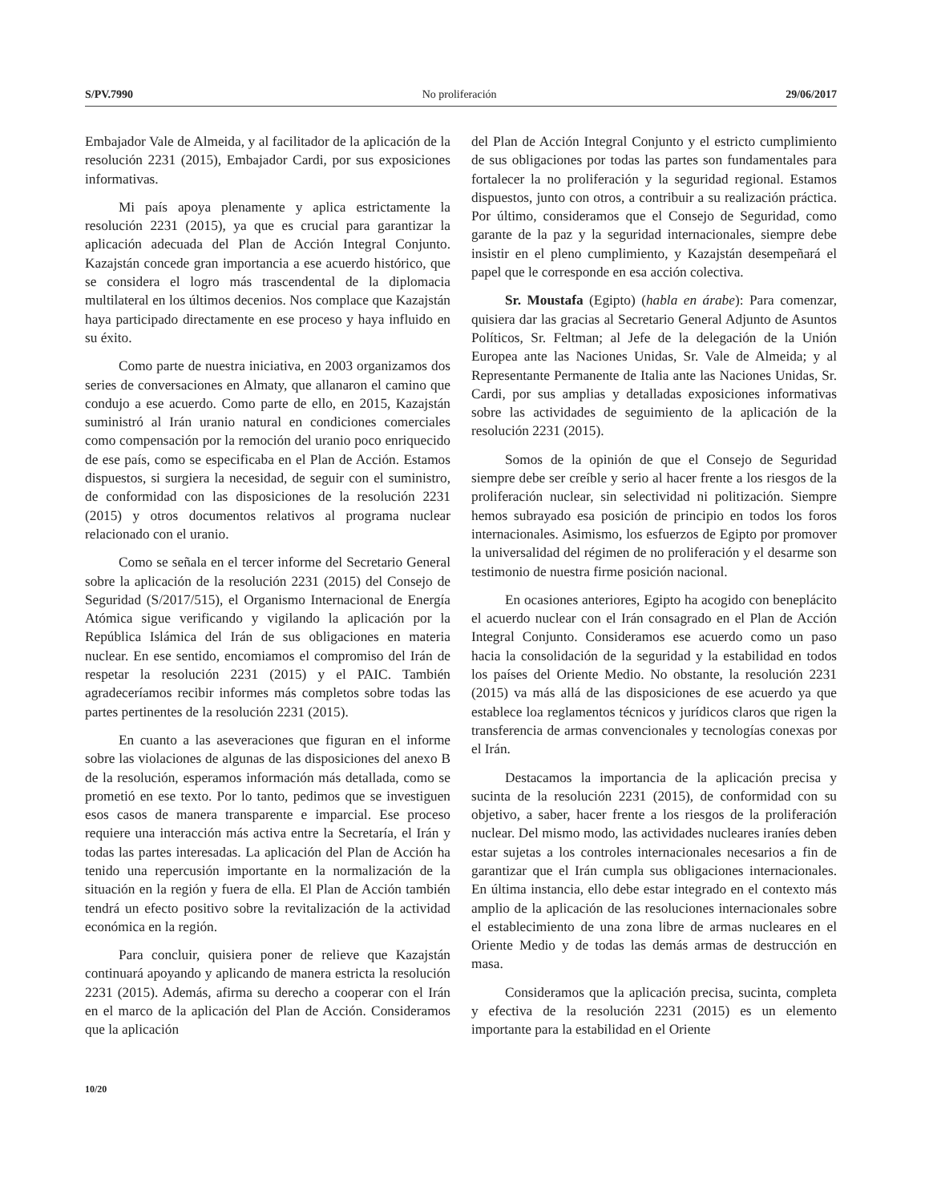S/PV.7990 No proliferación 29/06/2017
Embajador Vale de Almeida, y al facilitador de la aplicación de la resolución 2231 (2015), Embajador Cardi, por sus exposiciones informativas.
Mi país apoya plenamente y aplica estrictamente la resolución 2231 (2015), ya que es crucial para garantizar la aplicación adecuada del Plan de Acción Integral Conjunto. Kazajstán concede gran importancia a ese acuerdo histórico, que se considera el logro más trascendental de la diplomacia multilateral en los últimos decenios. Nos complace que Kazajstán haya participado directamente en ese proceso y haya influido en su éxito.
Como parte de nuestra iniciativa, en 2003 organizamos dos series de conversaciones en Almaty, que allanaron el camino que condujo a ese acuerdo. Como parte de ello, en 2015, Kazajstán suministró al Irán uranio natural en condiciones comerciales como compensación por la remoción del uranio poco enriquecido de ese país, como se especificaba en el Plan de Acción. Estamos dispuestos, si surgiera la necesidad, de seguir con el suministro, de conformidad con las disposiciones de la resolución 2231 (2015) y otros documentos relativos al programa nuclear relacionado con el uranio.
Como se señala en el tercer informe del Secretario General sobre la aplicación de la resolución 2231 (2015) del Consejo de Seguridad (S/2017/515), el Organismo Internacional de Energía Atómica sigue verificando y vigilando la aplicación por la República Islámica del Irán de sus obligaciones en materia nuclear. En ese sentido, encomiamos el compromiso del Irán de respetar la resolución 2231 (2015) y el PAIC. También agradeceríamos recibir informes más completos sobre todas las partes pertinentes de la resolución 2231 (2015).
En cuanto a las aseveraciones que figuran en el informe sobre las violaciones de algunas de las disposiciones del anexo B de la resolución, esperamos información más detallada, como se prometió en ese texto. Por lo tanto, pedimos que se investiguen esos casos de manera transparente e imparcial. Ese proceso requiere una interacción más activa entre la Secretaría, el Irán y todas las partes interesadas. La aplicación del Plan de Acción ha tenido una repercusión importante en la normalización de la situación en la región y fuera de ella. El Plan de Acción también tendrá un efecto positivo sobre la revitalización de la actividad económica en la región.
Para concluir, quisiera poner de relieve que Kazajstán continuará apoyando y aplicando de manera estricta la resolución 2231 (2015). Además, afirma su derecho a cooperar con el Irán en el marco de la aplicación del Plan de Acción. Consideramos que la aplicación
del Plan de Acción Integral Conjunto y el estricto cumplimiento de sus obligaciones por todas las partes son fundamentales para fortalecer la no proliferación y la seguridad regional. Estamos dispuestos, junto con otros, a contribuir a su realización práctica. Por último, consideramos que el Consejo de Seguridad, como garante de la paz y la seguridad internacionales, siempre debe insistir en el pleno cumplimiento, y Kazajstán desempeñará el papel que le corresponde en esa acción colectiva.
Sr. Moustafa (Egipto) (habla en árabe): Para comenzar, quisiera dar las gracias al Secretario General Adjunto de Asuntos Políticos, Sr. Feltman; al Jefe de la delegación de la Unión Europea ante las Naciones Unidas, Sr. Vale de Almeida; y al Representante Permanente de Italia ante las Naciones Unidas, Sr. Cardi, por sus amplias y detalladas exposiciones informativas sobre las actividades de seguimiento de la aplicación de la resolución 2231 (2015).
Somos de la opinión de que el Consejo de Seguridad siempre debe ser creíble y serio al hacer frente a los riesgos de la proliferación nuclear, sin selectividad ni politización. Siempre hemos subrayado esa posición de principio en todos los foros internacionales. Asimismo, los esfuerzos de Egipto por promover la universalidad del régimen de no proliferación y el desarme son testimonio de nuestra firme posición nacional.
En ocasiones anteriores, Egipto ha acogido con beneplácito el acuerdo nuclear con el Irán consagrado en el Plan de Acción Integral Conjunto. Consideramos ese acuerdo como un paso hacia la consolidación de la seguridad y la estabilidad en todos los países del Oriente Medio. No obstante, la resolución 2231 (2015) va más allá de las disposiciones de ese acuerdo ya que establece loa reglamentos técnicos y jurídicos claros que rigen la transferencia de armas convencionales y tecnologías conexas por el Irán.
Destacamos la importancia de la aplicación precisa y sucinta de la resolución 2231 (2015), de conformidad con su objetivo, a saber, hacer frente a los riesgos de la proliferación nuclear. Del mismo modo, las actividades nucleares iraníes deben estar sujetas a los controles internacionales necesarios a fin de garantizar que el Irán cumpla sus obligaciones internacionales. En última instancia, ello debe estar integrado en el contexto más amplio de la aplicación de las resoluciones internacionales sobre el establecimiento de una zona libre de armas nucleares en el Oriente Medio y de todas las demás armas de destrucción en masa.
Consideramos que la aplicación precisa, sucinta, completa y efectiva de la resolución 2231 (2015) es un elemento importante para la estabilidad en el Oriente
10/20